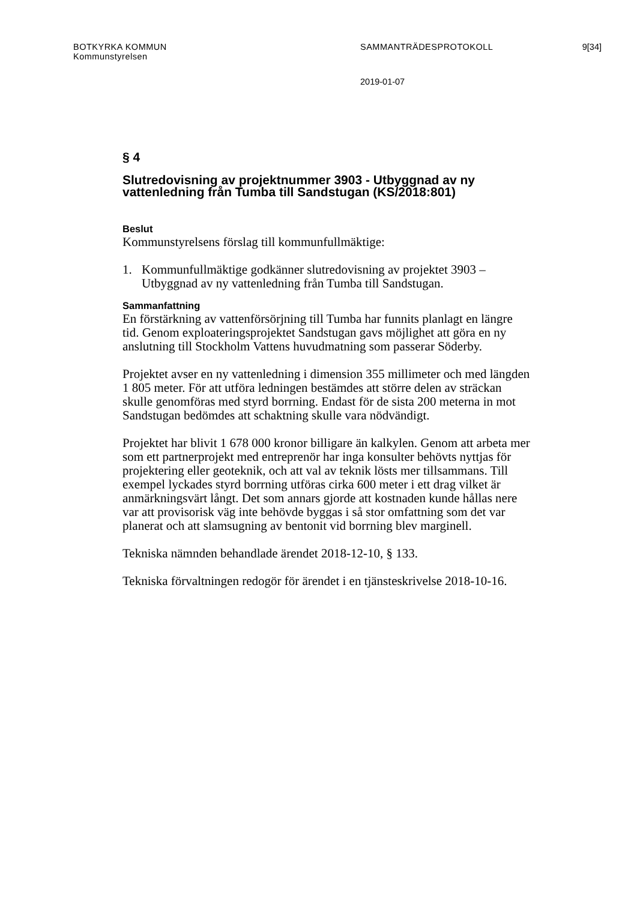BOTKYRKA KOMMUN
Kommunstyrelsen
SAMMANTRÄDESPROTOKOLL 9[34]
2019-01-07
§ 4
Slutredovisning av projektnummer 3903 - Utbyggnad av ny vattenledning från Tumba till Sandstugan (KS/2018:801)
Beslut
Kommunstyrelsens förslag till kommunfullmäktige:
1. Kommunfullmäktige godkänner slutredovisning av projektet 3903 – Utbyggnad av ny vattenledning från Tumba till Sandstugan.
Sammanfattning
En förstärkning av vattenförsörjning till Tumba har funnits planlagt en längre tid. Genom exploateringsprojektet Sandstugan gavs möjlighet att göra en ny anslutning till Stockholm Vattens huvudmatning som passerar Söderby.
Projektet avser en ny vattenledning i dimension 355 millimeter och med längden 1 805 meter. För att utföra ledningen bestämdes att större delen av sträckan skulle genomföras med styrd borrning. Endast för de sista 200 meterna in mot Sandstugan bedömdes att schaktning skulle vara nödvändigt.
Projektet har blivit 1 678 000 kronor billigare än kalkylen. Genom att arbeta mer som ett partnerprojekt med entreprenör har inga konsulter behövts nyttjas för projektering eller geoteknik, och att val av teknik lösts mer tillsammans. Till exempel lyckades styrd borrning utföras cirka 600 meter i ett drag vilket är anmärkningsvärt långt. Det som annars gjorde att kostnaden kunde hållas nere var att provisorisk väg inte behövde byggas i så stor omfattning som det var planerat och att slamsugning av bentonit vid borrning blev marginell.
Tekniska nämnden behandlade ärendet 2018-12-10, § 133.
Tekniska förvaltningen redogör för ärendet i en tjänsteskrivelse 2018-10-16.